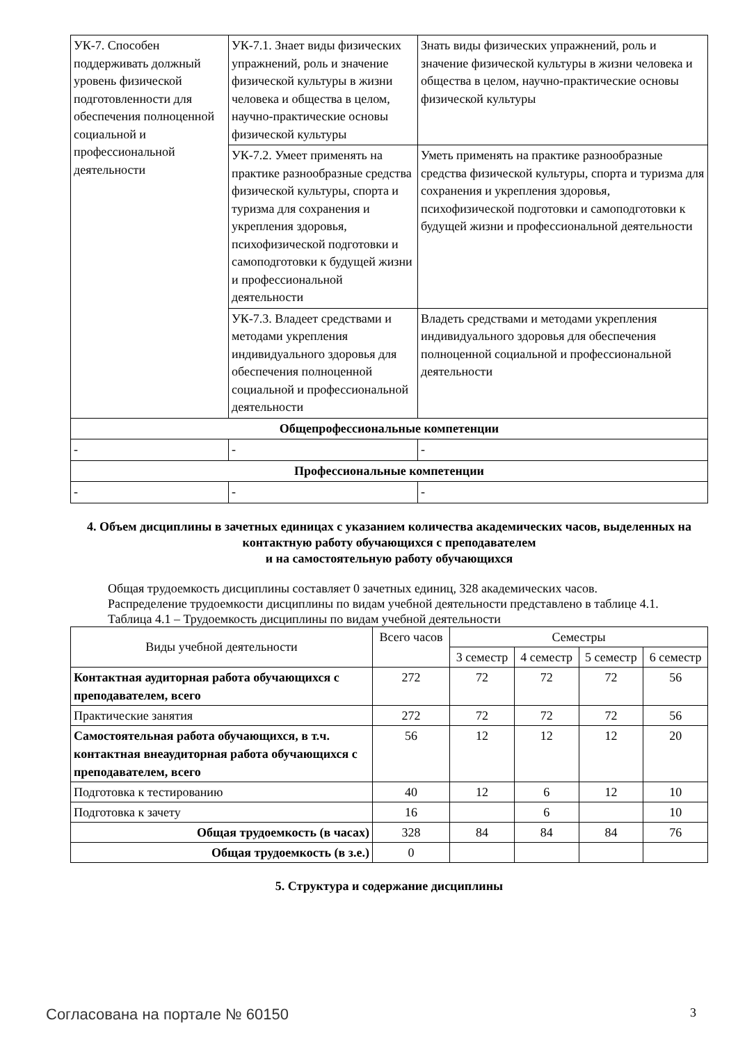| УК-7. Способен поддерживать должный уровень физической подготовленности для обеспечения полноценной социальной и профессиональной деятельности | УК-7.1. Знает виды физических упражнений, роль и значение физической культуры в жизни человека и общества в целом, научно-практические основы физической культуры | Знать виды физических упражнений, роль и значение физической культуры в жизни человека и общества в целом, научно-практические основы физической культуры |
| | УК-7.2. Умеет применять на практике разнообразные средства физической культуры, спорта и туризма для сохранения и укрепления здоровья, психофизической подготовки и самоподготовки к будущей жизни и профессиональной деятельности | Уметь применять на практике разнообразные средства физической культуры, спорта и туризма для сохранения и укрепления здоровья, психофизической подготовки и самоподготовки к будущей жизни и профессиональной деятельности |
| | УК-7.3. Владеет средствами и методами укрепления индивидуального здоровья для обеспечения полноценной социальной и профессиональной деятельности | Владеть средствами и методами укрепления индивидуального здоровья для обеспечения полноценной социальной и профессиональной деятельности |
| Общепрофессиональные компетенции | | |
| - | - | - |
| Профессиональные компетенции | | |
| - | - | - |
4. Объем дисциплины в зачетных единицах с указанием количества академических часов, выделенных на контактную работу обучающихся с преподавателем
и на самостоятельную работу обучающихся
Общая трудоемкость дисциплины составляет 0 зачетных единиц, 328 академических часов.
Распределение трудоемкости дисциплины по видам учебной деятельности представлено в таблице 4.1.
Таблица 4.1 – Трудоемкость дисциплины по видам учебной деятельности
| Виды учебной деятельности | Всего часов | Семестры | | | |
| --- | --- | --- | --- | --- | --- |
| | | 3 семестр | 4 семестр | 5 семестр | 6 семестр |
| Контактная аудиторная работа обучающихся с преподавателем, всего | 272 | 72 | 72 | 72 | 56 |
| Практические занятия | 272 | 72 | 72 | 72 | 56 |
| Самостоятельная работа обучающихся, в т.ч. контактная внеаудиторная работа обучающихся с преподавателем, всего | 56 | 12 | 12 | 12 | 20 |
| Подготовка к тестированию | 40 | 12 | 6 | 12 | 10 |
| Подготовка к зачету | 16 | | 6 | | 10 |
| Общая трудоемкость (в часах) | 328 | 84 | 84 | 84 | 76 |
| Общая трудоемкость (в з.е.) | 0 | | | | |
5. Структура и содержание дисциплины
Согласована на портале № 60150 3